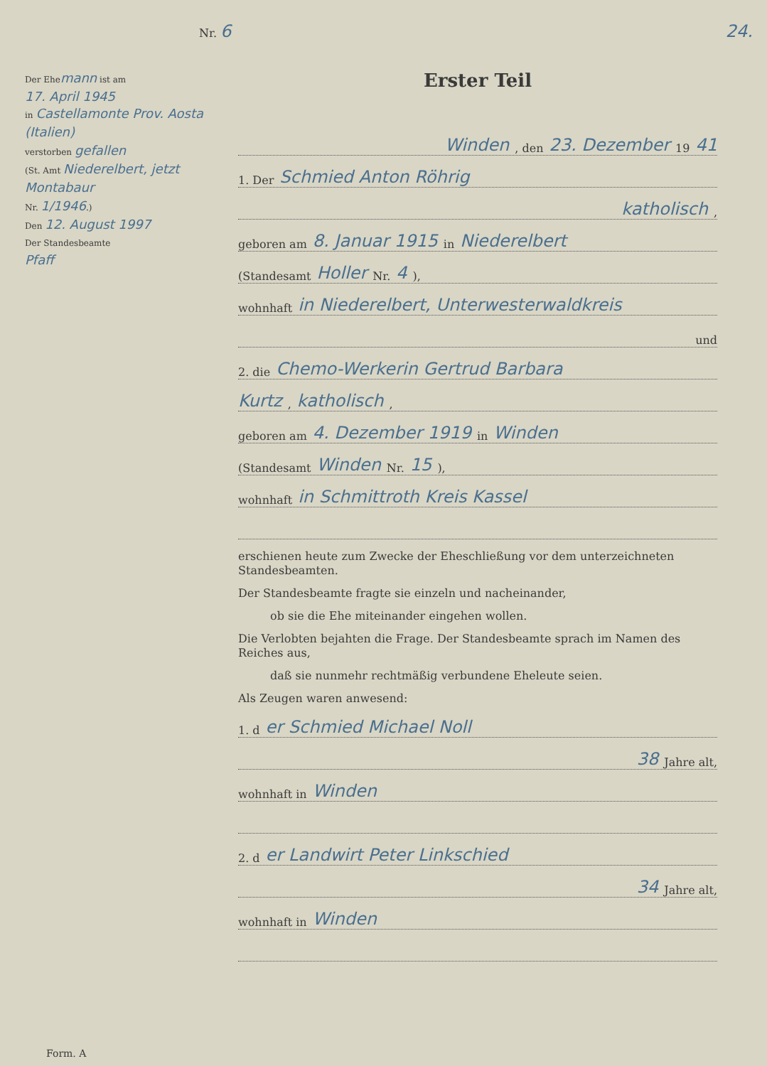Nr. 6 24.
Der Ehemann ist am
17. April 1945
in Castellamonte Prov. Aosta (Italien)
verstorben gefallen
(St. Amt Niederelbert, jetzt Montabaur
Nr. 1/1946.)
Den 12. August 1997
Der Standesbeamte
Pfaff
Erster Teil
Winden, den 23. Dezember 19 41
1. Der Schmied Anton Röhrig
katholisch,
geboren am 8. Januar 1915 in Niederelbert
(Standesamt Holler Nr. 4),
wohnhaft in Niederelbert, Unterwesterwaldkreis
und
2. die Chemo-Werkerin Gertrud Barbara
Kurtz, katholisch,
geboren am 4. Dezember 1919 in Winden
(Standesamt Winden Nr. 15),
wohnhaft in Schmittroth Kreis Kassel
erschienen heute zum Zwecke der Eheschließung vor dem unterzeichneten Standesbeamten.
Der Standesbeamte fragte sie einzeln und nacheinander,
ob sie die Ehe miteinander eingehen wollen.
Die Verlobten bejahten die Frage. Der Standesbeamte sprach im Namen des Reiches aus,
daß sie nunmehr rechtmäßig verbundene Eheleute seien.
Als Zeugen waren anwesend:
1. d er Schmied Michael Noll
38 Jahre alt,
wohnhaft in Winden
2. d er Landwirt Peter Linkschied
34 Jahre alt,
wohnhaft in Winden
Form. A